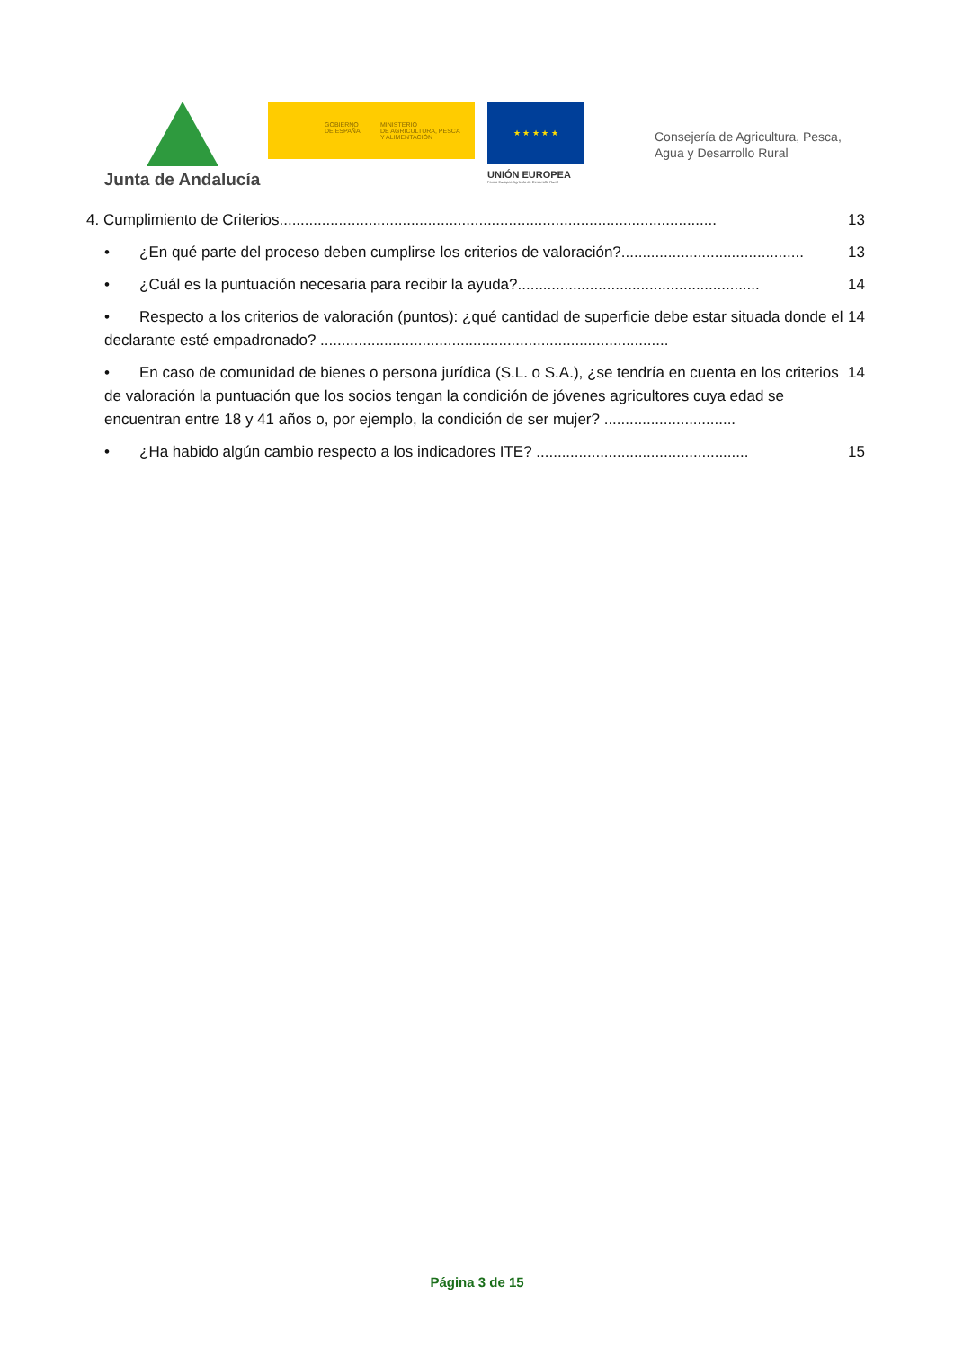Junta de Andalucía
GOBIERNO
DE ESPAÑA
MINISTERIO
DE AGRICULTURA, PESCA
Y ALIMENTACIÓN
★ ★ ★ ★ ★
UNIÓN EUROPEA
Fondo Europeo Agrícola de Desarrollo Rural
Consejería de Agricultura, Pesca,
Agua y Desarrollo Rural
4. Cumplimiento de Criterios....................................................................................................... 13
• ¿En qué parte del proceso deben cumplirse los criterios de valoración?........................................... 13
• ¿Cuál es la puntuación necesaria para recibir la ayuda?......................................................... 14
• Respecto a los criterios de valoración (puntos): ¿qué cantidad de superficie debe estar situada donde el declarante esté empadronado? .................................................................................. 14
• En caso de comunidad de bienes o persona jurídica (S.L. o S.A.), ¿se tendría en cuenta en los criterios de valoración la puntuación que los socios tengan la condición de jóvenes agricultores cuya edad se encuentran entre 18 y 41 años o, por ejemplo, la condición de ser mujer? ............................... 14
• ¿Ha habido algún cambio respecto a los indicadores ITE? .................................................. 15
Página 3 de 15